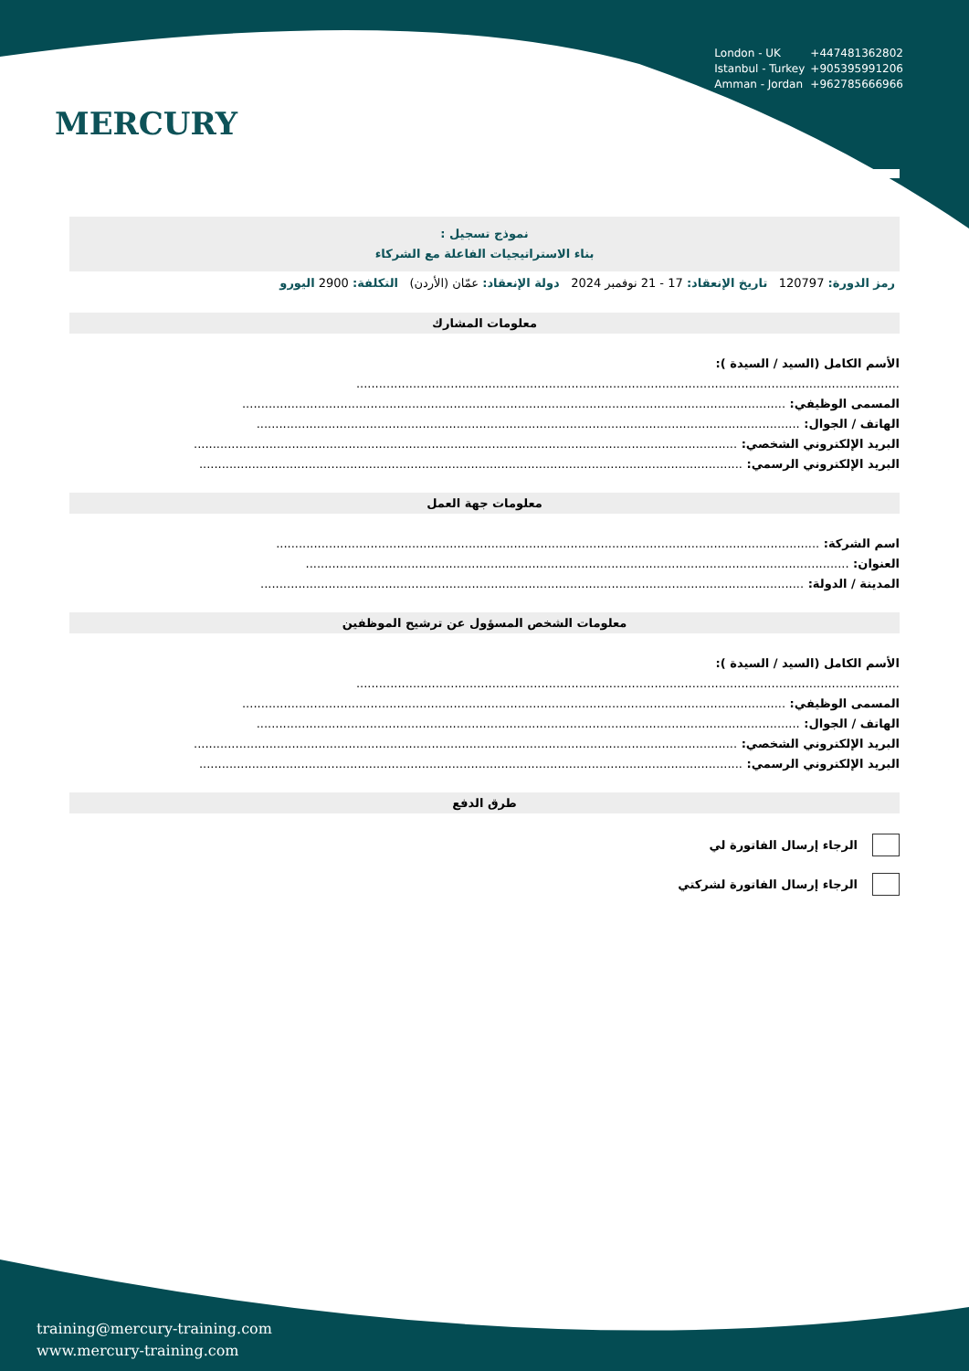MERCURY
London - UK +447481362802
Istanbul - Turkey +905395991206
Amman - Jordan +962785666966
نموذج تسجيل :
بناء الاستراتيجيات الفاعلة مع الشركاء
رمز الدورة: 120797 تاريخ الإنعقاد: 17 - 21 نوفمبر 2024 دولة الإنعقاد: عمّان (الأردن) التكلفة: 2900 اليورو
معلومات المشارك
الأسم الكامل (السيد / السيدة ):
................................................................................................................................................
المسمى الوظيفي: ................................................................................................................................................
الهاتف / الجوال: ................................................................................................................................................
البريد الإلكتروني الشخصي: ................................................................................................................................................
البريد الإلكتروني الرسمي: ................................................................................................................................................
معلومات جهة العمل
اسم الشركة: ................................................................................................................................................
العنوان: ................................................................................................................................................
المدينة / الدولة: ................................................................................................................................................
معلومات الشخص المسؤول عن ترشيح الموظفين
الأسم الكامل (السيد / السيدة ):
................................................................................................................................................
المسمى الوظيفي: ................................................................................................................................................
الهاتف / الجوال: ................................................................................................................................................
البريد الإلكتروني الشخصي: ................................................................................................................................................
البريد الإلكتروني الرسمي: ................................................................................................................................................
طرق الدفع
الرجاء إرسال الفاتورة لي
الرجاء إرسال الفاتورة لشركتي
training@mercury-training.com
www.mercury-training.com